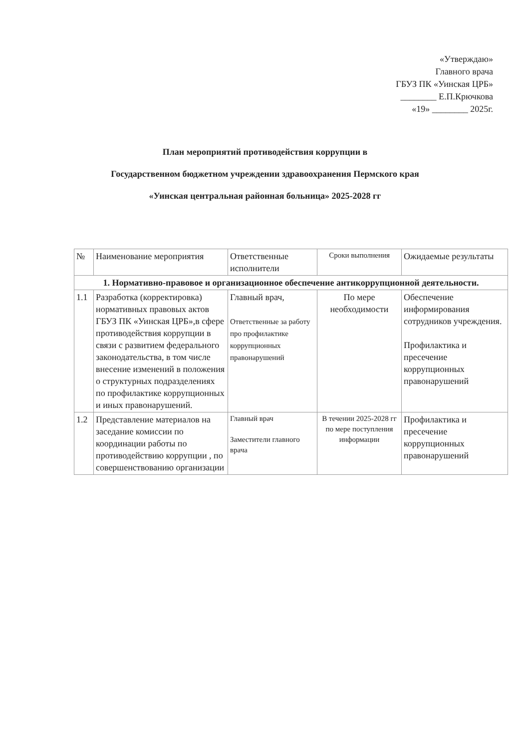«Утверждаю»
Главного врача
ГБУЗ ПК «Уинская ЦРБ»
________ Е.П.Крючкова
«19» ________ 2025г.
План мероприятий противодействия коррупции в
Государственном бюджетном учреждении здравоохранения Пермского края
«Уинская центральная районная больница» 2025-2028 гг
| № | Наименование мероприятия | Ответственные исполнители | Сроки выполнения | Ожидаемые результаты |
| --- | --- | --- | --- | --- |
| 1. Нормативно-правовое и организационное обеспечение антикоррупционной деятельности. | | | | |
| 1.1 | Разработка (корректировка) нормативных правовых актов ГБУЗ ПК «Уинская ЦРБ»,в сфере противодействия коррупции в связи с развитием федерального законодательства, в том числе внесение изменений в положения о структурных подразделениях по профилактике коррупционных и иных правонарушений. | Главный врач, Ответственные за работу про профилактике коррупционных правонарушений | По мере необходимости | Обеспечение информирования сотрудников учреждения. Профилактика и пресечение коррупционных правонарушений |
| 1.2 | Представление материалов на заседание комиссии по координации работы по противодействию коррупции , по совершенствованию организации | Главный врач Заместители главного врача | В течении 2025-2028 гг по мере поступления информации | Профилактика и пресечение коррупционных правонарушений |